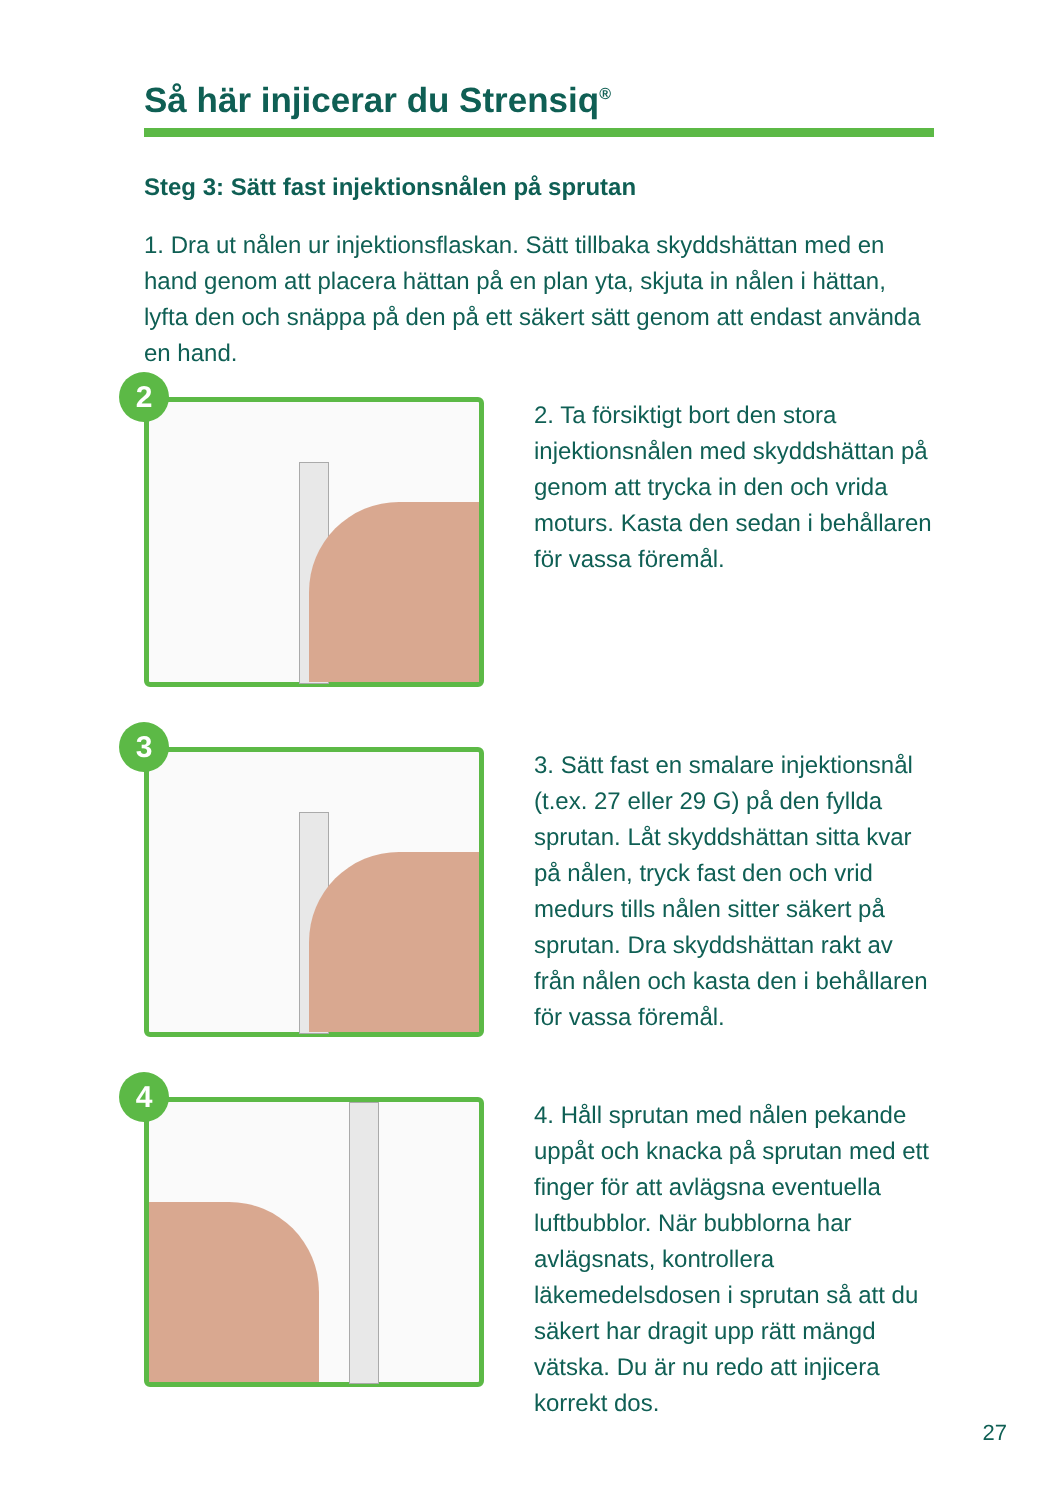Så här injicerar du Strensiq<sup>®</sup>
Steg 3: Sätt fast injektionsnålen på sprutan
1. Dra ut nålen ur injektionsflaskan. Sätt tillbaka skyddshättan med en hand genom att placera hättan på en plan yta, skjuta in nålen i hättan, lyfta den och snäppa på den på ett säkert sätt genom att endast använda en hand.
2
2. Ta försiktigt bort den stora injektionsnålen med skyddshättan på genom att trycka in den och vrida moturs. Kasta den sedan i behållaren för vassa föremål.
3
3. Sätt fast en smalare injektionsnål (t.ex. 27 eller 29 G) på den fyllda sprutan. Låt skyddshättan sitta kvar på nålen, tryck fast den och vrid medurs tills nålen sitter säkert på sprutan. Dra skyddshättan rakt av från nålen och kasta den i behållaren för vassa föremål.
4
4. Håll sprutan med nålen pekande uppåt och knacka på sprutan med ett finger för att avlägsna eventuella luftbubblor. När bubblorna har avlägsnats, kontrollera läkemedelsdosen i sprutan så att du säkert har dragit upp rätt mängd vätska. Du är nu redo att injicera korrekt dos.
27